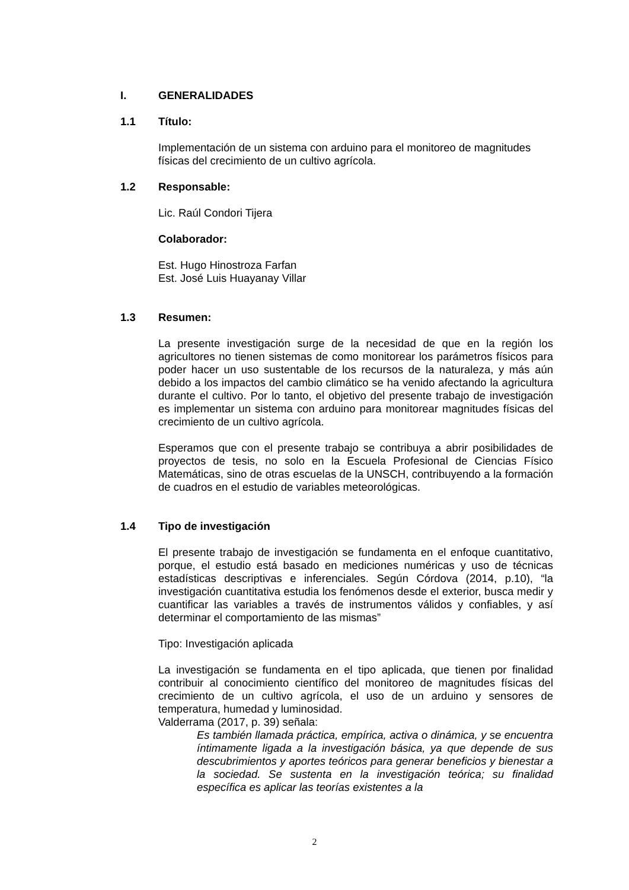I. GENERALIDADES
1.1 Título:
Implementación de un sistema con arduino para el monitoreo de magnitudes físicas del crecimiento de un cultivo agrícola.
1.2 Responsable:
Lic. Raúl Condori Tijera
Colaborador:
Est. Hugo Hinostroza Farfan
Est. José Luis Huayanay Villar
1.3 Resumen:
La presente investigación surge de la necesidad de que en la región los agricultores no tienen sistemas de como monitorear los parámetros físicos para poder hacer un uso sustentable de los recursos de la naturaleza, y más aún debido a los impactos del cambio climático se ha venido afectando la agricultura durante el cultivo. Por lo tanto, el objetivo del presente trabajo de investigación es implementar un sistema con arduino para monitorear magnitudes físicas del crecimiento de un cultivo agrícola.
Esperamos que con el presente trabajo se contribuya a abrir posibilidades de proyectos de tesis, no solo en la Escuela Profesional de Ciencias Físico Matemáticas, sino de otras escuelas de la UNSCH, contribuyendo a la formación de cuadros en el estudio de variables meteorológicas.
1.4 Tipo de investigación
El presente trabajo de investigación se fundamenta en el enfoque cuantitativo, porque, el estudio está basado en mediciones numéricas y uso de técnicas estadísticas descriptivas e inferenciales. Según Córdova (2014, p.10), “la investigación cuantitativa estudia los fenómenos desde el exterior, busca medir y cuantificar las variables a través de instrumentos válidos y confiables, y así determinar el comportamiento de las mismas”
Tipo: Investigación aplicada
La investigación se fundamenta en el tipo aplicada, que tienen por finalidad contribuir al conocimiento científico del monitoreo de magnitudes físicas del crecimiento de un cultivo agrícola, el uso de un arduino y sensores de temperatura, humedad y luminosidad.
Valderrama (2017, p. 39) señala:
Es también llamada práctica, empírica, activa o dinámica, y se encuentra íntimamente ligada a la investigación básica, ya que depende de sus descubrimientos y aportes teóricos para generar beneficios y bienestar a la sociedad. Se sustenta en la investigación teórica; su finalidad específica es aplicar las teorías existentes a la
2